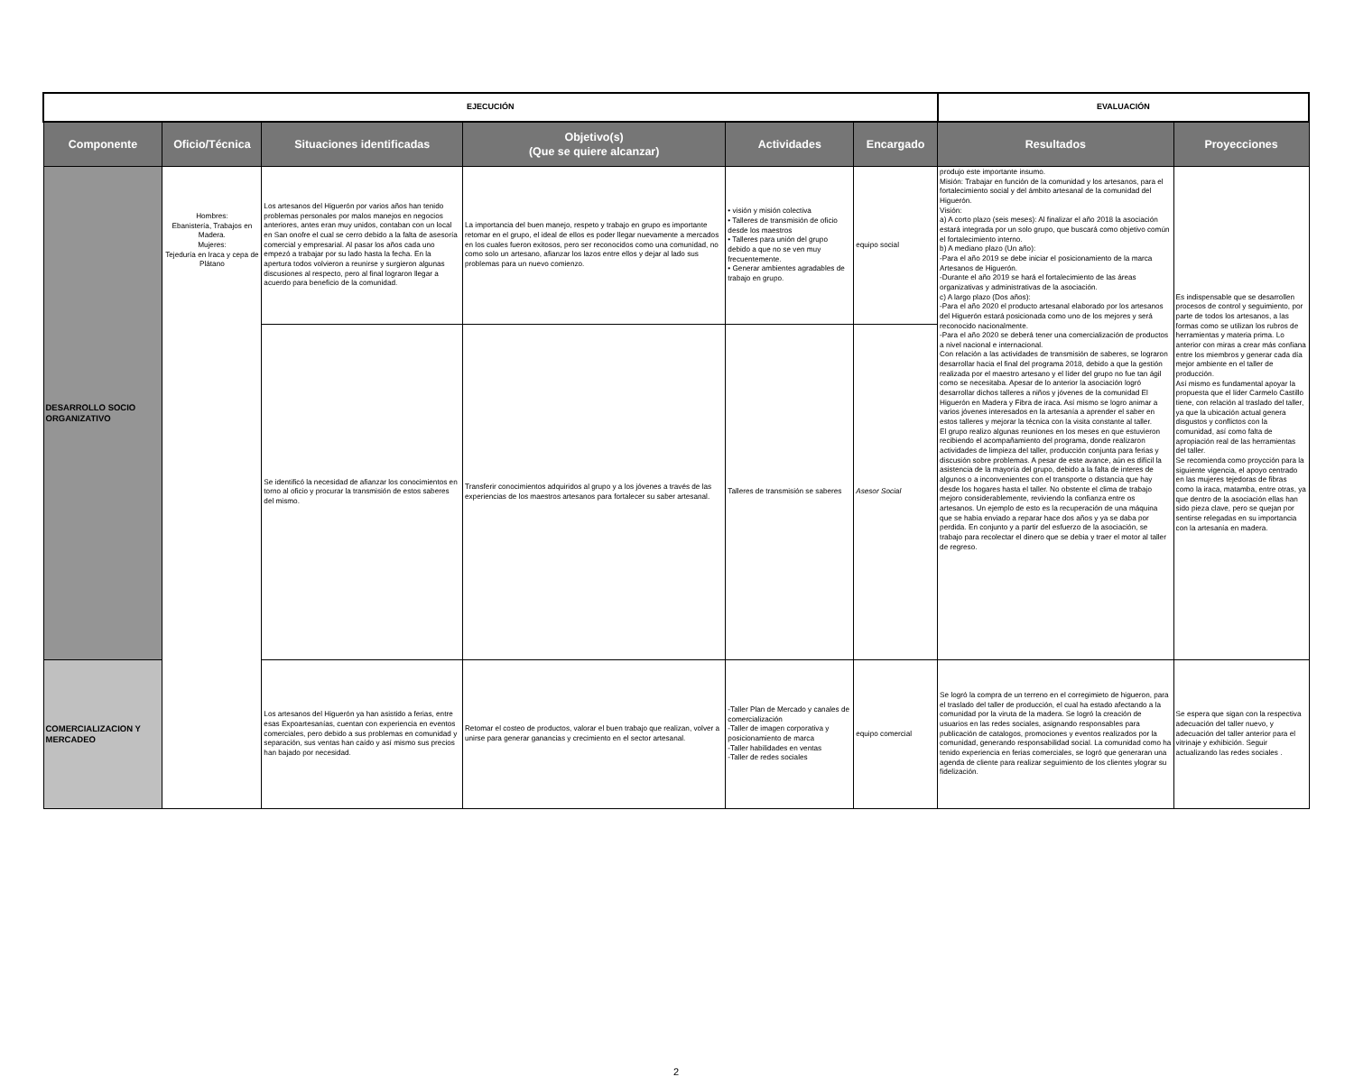| EJECUCIÓN | | | | | | EVALUACIÓN | |
| --- | --- | --- | --- | --- | --- | --- | --- |
| Componente | Oficio/Técnica | Situaciones identificadas | Objetivo(s) (Que se quiere alcanzar) | Actividades | Encargado | Resultados | Proyecciones |
| DESARROLLO SOCIO ORGANIZATIVO | Hombres: Ebanistería, Trabajos en Madera. Mujeres: Tejeduría en Iraca y cepa de Plátano | Los artesanos del Higuerón por varios años han tenido problemas personales por malos manejos en negocios anteriores, antes eran muy unidos, contaban con un local en San onofre el cual se cerro debido a la falta de asesoría comercial y empresarial. Al pasar los años cada uno empezó a trabajar por su lado hasta la fecha. En la apertura todos volvieron a reunirse y surgieron algunas discusiones al respecto, pero al final lograron llegar a acuerdo para beneficio de la comunidad. | La importancia del buen manejo, respeto y trabajo en grupo es importante retomar en el grupo, el ideal de ellos es poder llegar nuevamente a mercados en los cuales fueron exitosos, pero ser reconocidos como una comunidad, no como solo un artesano, afianzar los lazos entre ellos y dejar al lado sus problemas para un nuevo comienzo. | • visión y misión colectiva • Talleres de transmisión de oficio desde los maestros • Talleres para unión del grupo debido a que no se ven muy frecuentemente. • Generar ambientes agradables de trabajo en grupo. | equipo social | produjo este importante insumo. Misión: Trabajar en función de la comunidad y los artesanos, para el fortalecimiento social y del ámbito artesanal de la comunidad del Higuerón. Visión: a) A corto plazo (seis meses): Al finalizar el año 2018 la asociación estará integrada por un solo grupo, que buscará como objetivo común el fortalecimiento interno. b) A mediano plazo (Un año): -Para el año 2019 se debe iniciar el posicionamiento de la marca Artesanos de Higuerón. -Durante el año 2019 se hará el fortalecimiento de las áreas organizativas y administrativas de la asociación. c) A largo plazo (Dos años): -Para el año 2020 el producto artesanal elaborado por los artesanos del Higuerón estará posicionada como uno de los mejores y será reconocido nacionalmente. -Para el año 2020 se deberá tener una comercialización de productos a nivel nacional e internacional. Con relación a las actividades de transmisión de saberes, se lograron desarrollar hacia el final del programa 2018, debido a que la gestión realizada por el maestro artesano y el líder del grupo no fue tan ágil como se necesitaba. Apesar de lo anterior la asociación logró desarrollar dichos talleres a niños y jóvenes de la comunidad El Higuerón en Madera y Fibra de iraca. Así mismo se logro animar a varios jóvenes interesados en la artesanía a aprender el saber en estos talleres y mejorar la técnica con la visita constante al taller. El grupo realizo algunas reuniones en los meses en que estuvieron recibiendo el acompañamiento del programa, donde realizaron actividades de limpieza del taller, producción conjunta para ferias y discusión sobre problemas. A pesar de este avance, aún es difícil la asistencia de la mayoría del grupo, debido a la falta de interes de algunos o a inconvenientes con el transporte o distancia que hay desde los hogares hasta el taller. No obstente el clima de trabajo mejoro considerablemente, reviviendo la confianza entre os artesanos. Un ejemplo de esto es la recuperación de una máquina que se habia enviado a reparar hace dos años y ya se daba por perdida. En conjunto y a partir del esfuerzo de la asociación, se trabajo para recolectar el dinero que se debia y traer el motor al taller de regreso. | Es indispensable que se desarrollen procesos de control y seguimiento, por parte de todos los artesanos, a las formas como se utilizan los rubros de herramientas y materia prima. Lo anterior con miras a crear más confiana entre los miembros y generar cada día mejor ambiente en el taller de producción. Así mismo es fundamental apoyar la propuesta que el líder Carmelo Castillo tiene, con relación al traslado del taller, ya que la ubicación actual genera disgustos y conflictos con la comunidad, así como falta de apropiación real de las herramientas del taller. Se recomienda como proycción para la siguiente vigencia, el apoyo centrado en las mujeres tejedoras de fibras como la iraca, matamba, entre otras, ya que dentro de la asociación ellas han sido pieza clave, pero se quejan por sentirse relegadas en su importancia con la artesanía en madera. |
| | | Se identificó la necesidad de afianzar los conocimientos en torno al oficio y procurar la transmisión de estos saberes del mismo. | Transferir conocimientos adquiridos al grupo y a los jóvenes a través de las experiencias de los maestros artesanos para fortalecer su saber artesanal. | Talleres de transmisión se saberes | Asesor Social | | |
| COMERCIALIZACION Y MERCADEO | | Los artesanos del Higuerón ya han asistido a ferias, entre esas Expoartesanías, cuentan con experiencia en eventos comerciales, pero debido a sus problemas en comunidad y separación, sus ventas han caído y así mismo sus precios han bajado por necesidad. | Retomar el costeo de productos, valorar el buen trabajo que realizan, volver a unirse para generar ganancias y crecimiento en el sector artesanal. | -Taller Plan de Mercado y canales de comercialización -Taller de imagen corporativa y posicionamiento de marca -Taller habilidades en ventas -Taller de redes sociales | equipo comercial | Se logró la compra de un terreno en el corregimieto de higueron, para el traslado del taller de producción, el cual ha estado afectando a la comunidad por la viruta de la madera. Se logró la creación de usuarios en las redes sociales, asignando responsables para publicación de catalogos, promociones y eventos realizados por la comunidad, generando responsabilidad social. La comunidad como ha tenido experiencia en ferias comerciales, se logró que generaran una agenda de cliente para realizar seguimiento de los clientes ylograr su fidelización. | Se espera que sigan con la respectiva adecuación del taller nuevo, y adecuación del taller anterior para el vitrinaje y exhibición. Seguir actualizando las redes sociales . |
2